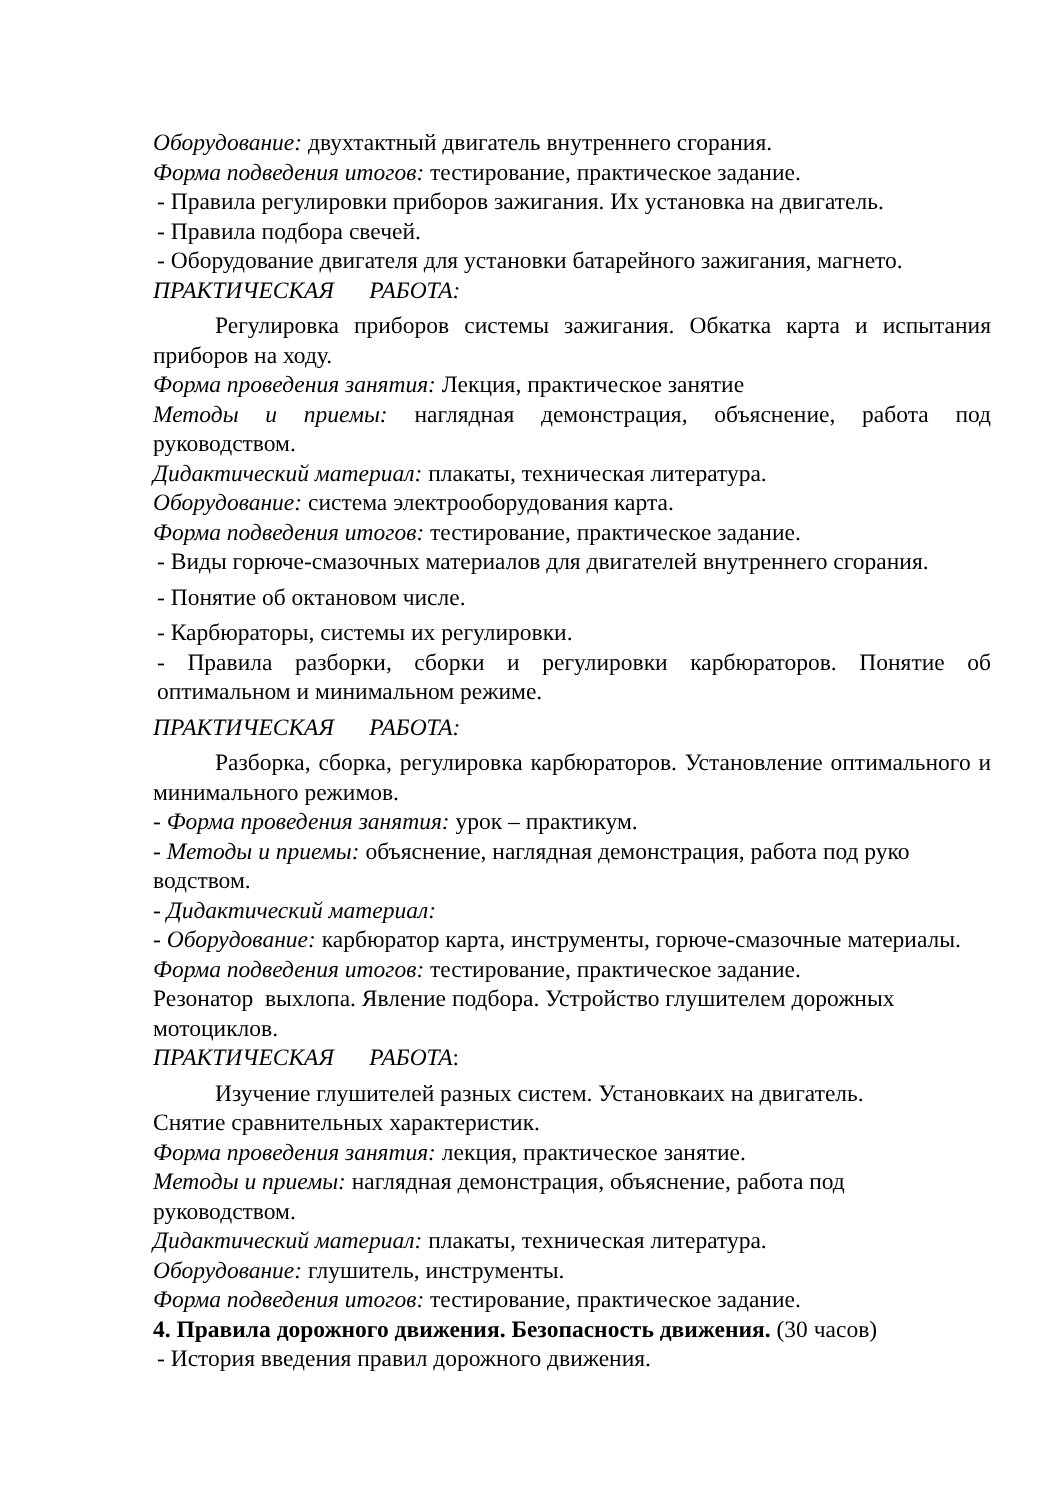Оборудование: двухтактный двигатель внутреннего сгорания.
Форма подведения итогов: тестирование, практическое задание.
- Правила регулировки приборов зажигания. Их установка на двигатель.
- Правила подбора свечей.
- Оборудование двигателя для установки батарейного зажигания, магнето.
ПРАКТИЧЕСКАЯ РАБОТА:
Регулировка приборов системы зажигания. Обкатка карта и испытания приборов на ходу.
Форма проведения занятия: Лекция, практическое занятие
Методы и приемы: наглядная демонстрация, объяснение, работа под руководством.
Дидактический материал: плакаты, техническая литература.
Оборудование: система электрооборудования карта.
Форма подведения итогов: тестирование, практическое задание.
- Виды горюче-смазочных материалов для двигателей внутреннего сгорания.
- Понятие об октановом числе.
- Карбюраторы, системы их регулировки.
- Правила разборки, сборки и регулировки карбюраторов. Понятие об оптимальном и минимальном режиме.
ПРАКТИЧЕСКАЯ РАБОТА:
Разборка, сборка, регулировка карбюраторов. Установление оптимального и минимального режимов.
- Форма проведения занятия: урок – практикум.
- Методы и приемы: объяснение, наглядная демонстрация, работа под руко водством.
- Дидактический материал:
- Оборудование: карбюратор карта, инструменты, горюче-смазочные материалы.
Форма подведения итогов: тестирование, практическое задание.
Резонатор выхлопа. Явление подбора. Устройство глушителем дорожных мотоциклов.
ПРАКТИЧЕСКАЯ РАБОТА:
Изучение глушителей разных систем. Установкаих на двигатель.
Снятие сравнительных характеристик.
Форма проведения занятия: лекция, практическое занятие.
Методы и приемы: наглядная демонстрация, объяснение, работа под руководством.
Дидактический материал: плакаты, техническая литература.
Оборудование: глушитель, инструменты.
Форма подведения итогов: тестирование, практическое задание.
4. Правила дорожного движения. Безопасность движения. (30 часов)
- История введения правил дорожного движения.